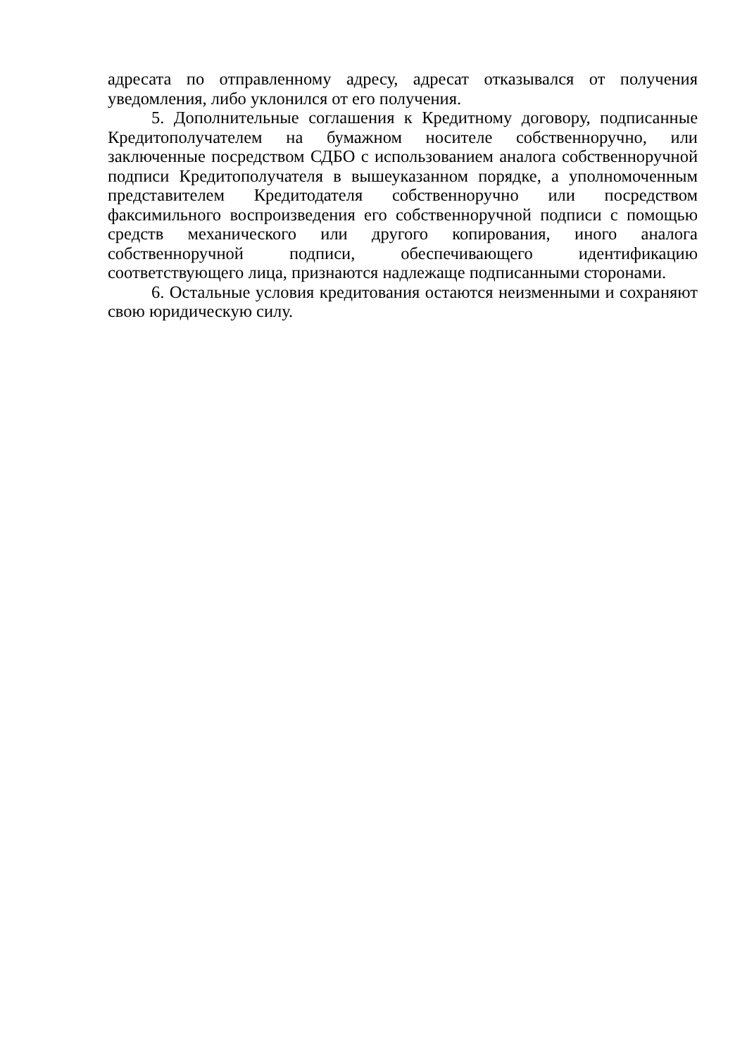адресата по отправленному адресу, адресат отказывался от получения уведомления, либо уклонился от его получения.
5. Дополнительные соглашения к Кредитному договору, подписанные Кредитополучателем на бумажном носителе собственноручно, или заключенные посредством СДБО с использованием аналога собственноручной подписи Кредитополучателя в вышеуказанном порядке, а уполномоченным представителем Кредитодателя собственноручно или посредством факсимильного воспроизведения его собственноручной подписи с помощью средств механического или другого копирования, иного аналога собственноручной подписи, обеспечивающего идентификацию соответствующего лица, признаются надлежаще подписанными сторонами.
6. Остальные условия кредитования остаются неизменными и сохраняют свою юридическую силу.